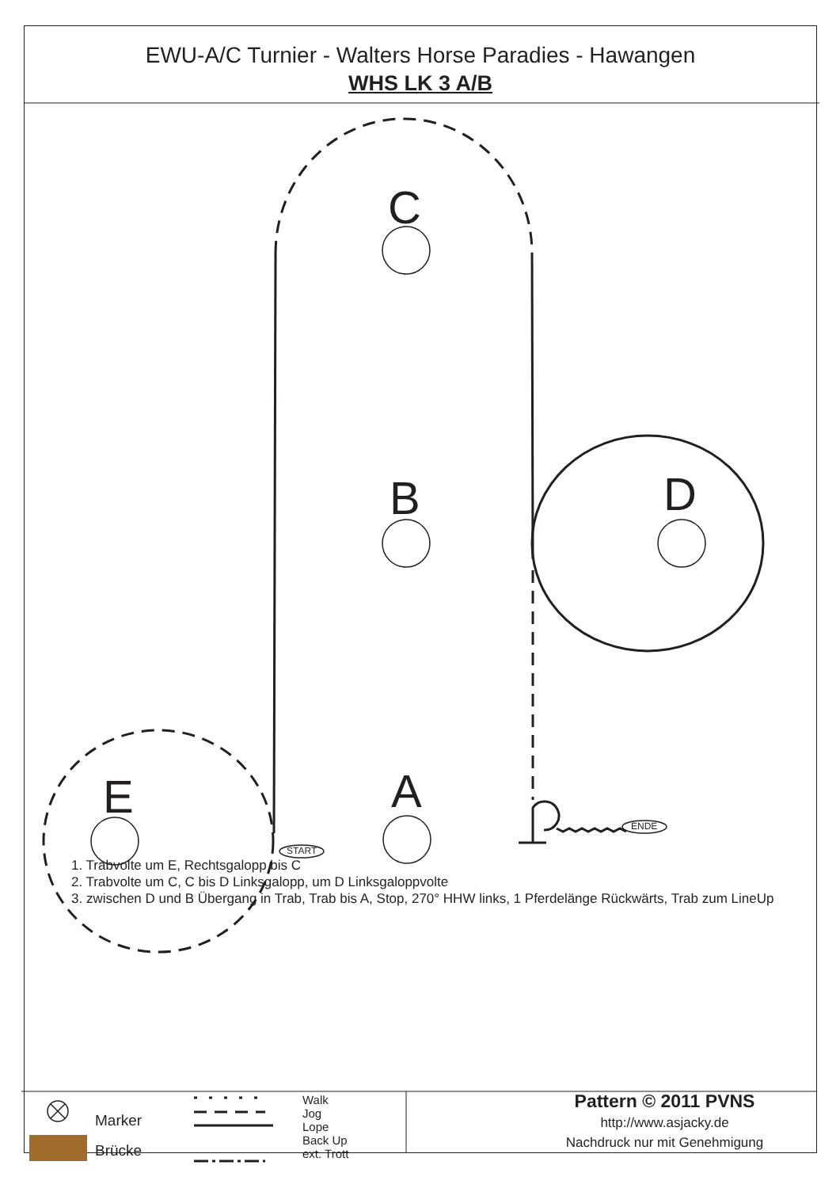C
B D
E A
START
ENDE
EWU-A/C Turnier - Walters Horse Paradies - Hawangen
WHS LK 3 A/B
1. Trabvolte um E, Rechtsgalopp bis C
2. Trabvolte um C, C bis D Linksgalopp, um D Linksgaloppvolte
3. zwischen D und B Übergang in Trab, Trab bis A, Stop, 270° HHW links, 1 Pferdelänge Rückwärts, Trab zum LineUp
Marker
Brücke
Walk
Jog
Lope
Back Up
ext. Trott
Pattern © 2011 PVNS
http://www.asjacky.de
Nachdruck nur mit Genehmigung